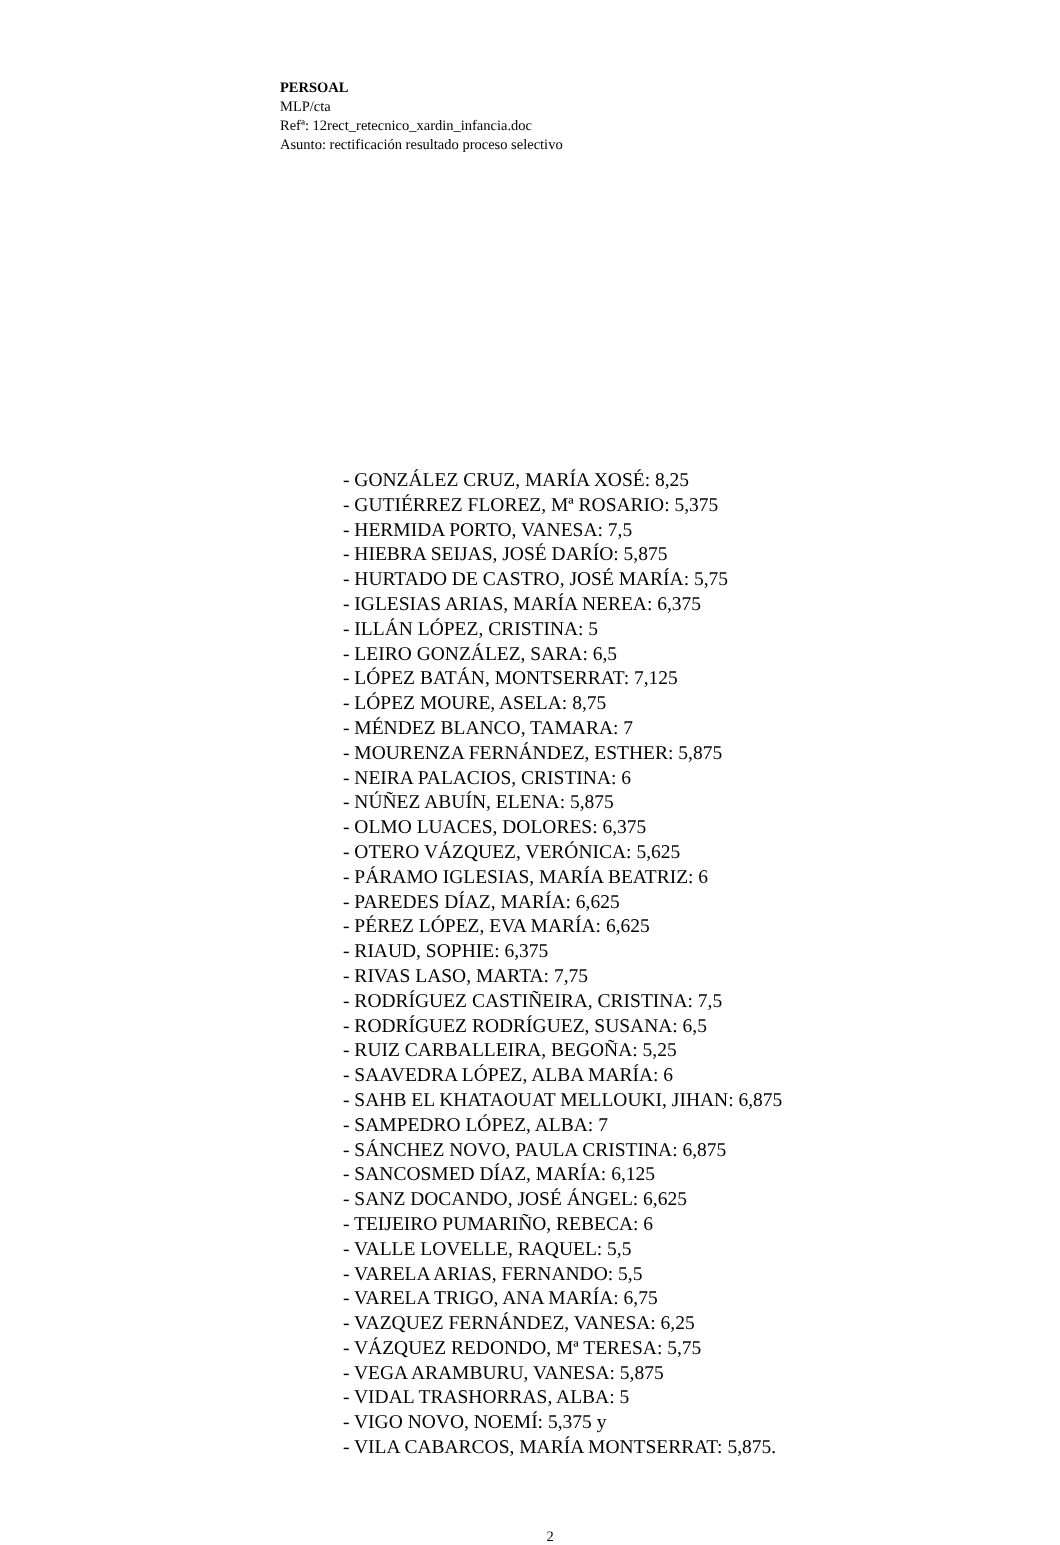PERSOAL
MLP/cta
Refª: 12rect_retecnico_xardin_infancia.doc
Asunto: rectificación resultado proceso selectivo
- GONZÁLEZ CRUZ, MARÍA XOSÉ: 8,25
- GUTIÉRREZ FLOREZ, Mª ROSARIO: 5,375
- HERMIDA PORTO, VANESA: 7,5
- HIEBRA SEIJAS, JOSÉ DARÍO: 5,875
- HURTADO DE CASTRO, JOSÉ MARÍA: 5,75
- IGLESIAS ARIAS, MARÍA NEREA: 6,375
- ILLÁN LÓPEZ, CRISTINA: 5
- LEIRO GONZÁLEZ, SARA: 6,5
- LÓPEZ BATÁN, MONTSERRAT: 7,125
- LÓPEZ MOURE, ASELA: 8,75
- MÉNDEZ BLANCO, TAMARA: 7
- MOURENZA FERNÁNDEZ, ESTHER: 5,875
- NEIRA PALACIOS, CRISTINA: 6
- NÚÑEZ ABUÍN, ELENA: 5,875
- OLMO LUACES, DOLORES: 6,375
- OTERO VÁZQUEZ, VERÓNICA: 5,625
- PÁRAMO IGLESIAS, MARÍA BEATRIZ: 6
- PAREDES DÍAZ, MARÍA: 6,625
- PÉREZ LÓPEZ, EVA MARÍA: 6,625
- RIAUD, SOPHIE: 6,375
- RIVAS LASO, MARTA: 7,75
- RODRÍGUEZ CASTIÑEIRA, CRISTINA: 7,5
- RODRÍGUEZ RODRÍGUEZ, SUSANA: 6,5
- RUIZ CARBALLEIRA, BEGOÑA: 5,25
- SAAVEDRA LÓPEZ, ALBA MARÍA: 6
- SAHB EL KHATAOUAT MELLOUKI, JIHAN: 6,875
- SAMPEDRO LÓPEZ, ALBA: 7
- SÁNCHEZ NOVO, PAULA CRISTINA: 6,875
- SANCOSMED DÍAZ, MARÍA: 6,125
- SANZ DOCANDO, JOSÉ ÁNGEL: 6,625
- TEIJEIRO PUMARIÑO, REBECA: 6
- VALLE LOVELLE, RAQUEL: 5,5
- VARELA ARIAS, FERNANDO: 5,5
- VARELA TRIGO, ANA MARÍA: 6,75
- VAZQUEZ FERNÁNDEZ, VANESA: 6,25
- VÁZQUEZ REDONDO, Mª TERESA: 5,75
- VEGA ARAMBURU, VANESA: 5,875
- VIDAL TRASHORRAS, ALBA: 5
- VIGO NOVO, NOEMÍ: 5,375 y
- VILA CABARCOS, MARÍA MONTSERRAT: 5,875.
2